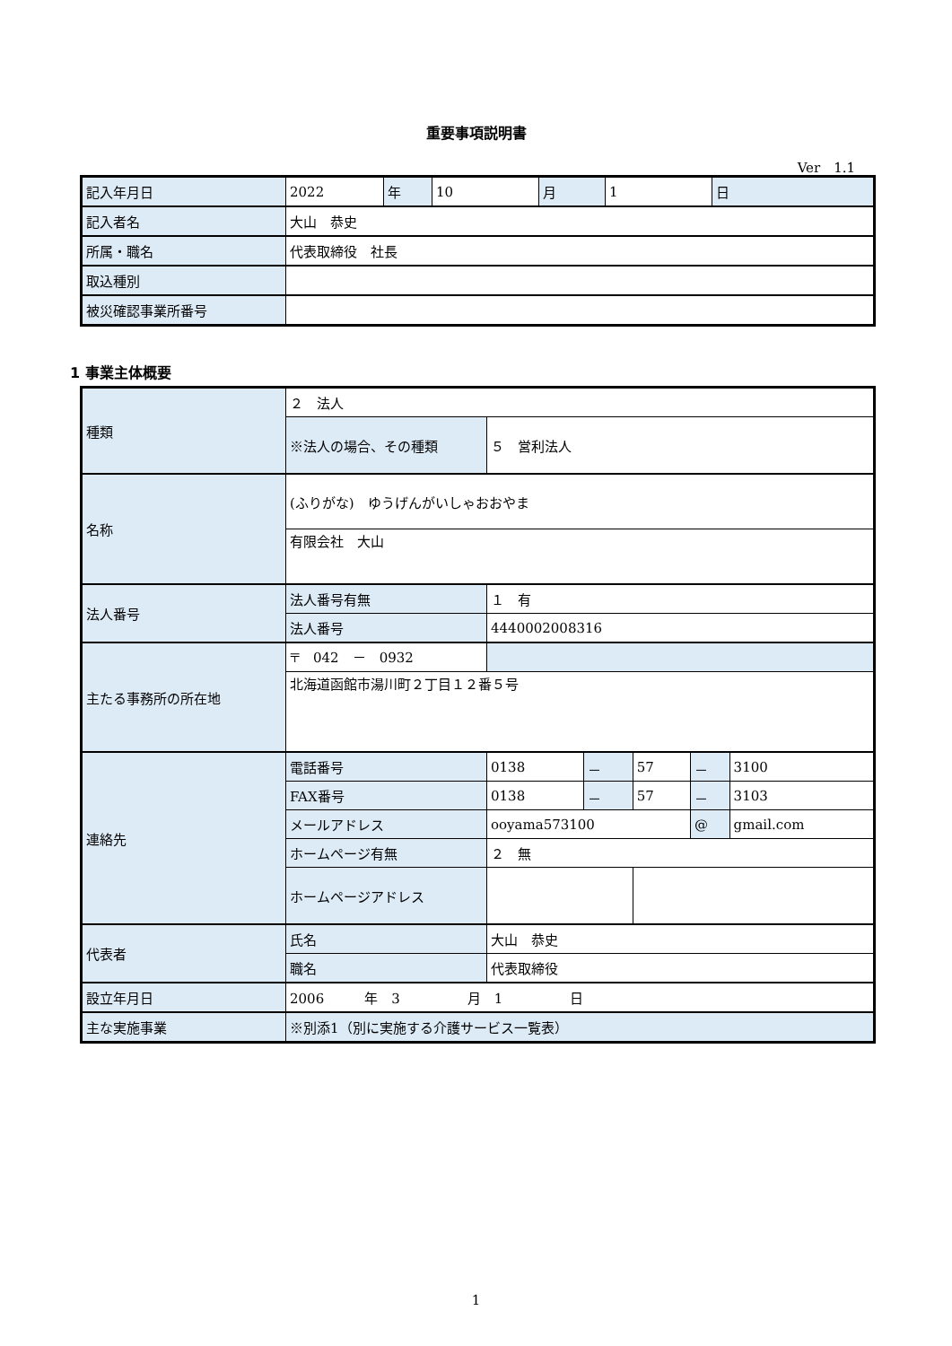重要事項説明書
Ver　1.1
| 記入年月日 | 2022 | 年 | 10 | 月 | 1 | 日 |
| 記入者名 | 大山 恭史 | | | | | |
| 所属・職名 | 代表取締役 社長 | | | | | |
| 取込種別 | | | | | | |
| 被災確認事業所番号 | | | | | | |
1 事業主体概要
| 種類 | ２ 法人 | | | | | |
| | ※法人の場合、その種類 | ５ 営利法人 | | | | |
| 名称 | (ふりがな) ゆうげんがいしゃおおやま | | | | | |
| | 有限会社 大山 | | | | | |
| 法人番号 | 法人番号有無 | １ 有 | | | | |
| | 法人番号 | 4440002008316 | | | | |
| 主たる事務所の所在地 | 〒 042 － 0932 | | | | | |
| | 北海道函館市湯川町２丁目１２番５号 | | | | | |
| 連絡先 | 電話番号 | 0138 | － | 57 | － | 3100 |
| | FAX番号 | 0138 | － | 57 | － | 3103 |
| | メールアドレス | ooyama573100 | | | @ | gmail.com |
| | ホームページ有無 | ２ 無 | | | | |
| | ホームページアドレス | | | | | |
| 代表者 | 氏名 | 大山 恭史 | | | | |
| | 職名 | 代表取締役 | | | | |
| 設立年月日 | 2006 年 3 月 1 日 | | | | | |
| 主な実施事業 | ※別添1（別に実施する介護サービス一覧表） | | | | | |
1